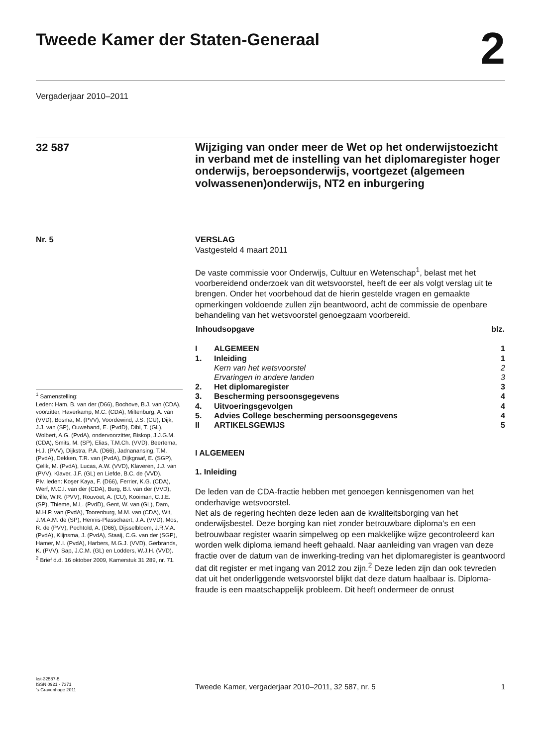Tweede Kamer der Staten-Generaal
2
Vergaderjaar 2010–2011
32 587
Wijziging van onder meer de Wet op het onderwijstoezicht in verband met de instelling van het diplomaregister hoger onderwijs, beroepsonderwijs, voortgezet (algemeen volwassenen)onderwijs, NT2 en inburgering
Nr. 5
<sup>1</sup> Samenstelling:
Leden: Ham, B. van der (D66), Bochove, B.J. van (CDA), voorzitter, Haverkamp, M.C. (CDA), Miltenburg, A. van (VVD), Bosma, M. (PVV), Voordewind, J.S. (CU), Dijk, J.J. van (SP), Ouwehand, E. (PvdD), Dibi, T. (GL), Wolbert, A.G. (PvdA), ondervoorzitter, Biskop, J.J.G.M. (CDA), Smits, M. (SP), Elias, T.M.Ch. (VVD), Beertema, H.J. (PVV), Dijkstra, P.A. (D66), Jadnanansing, T.M. (PvdA), Dekken, T.R. van (PvdA), Dijkgraaf, E. (SGP), Çelik, M. (PvdA), Lucas, A.W. (VVD), Klaveren, J.J. van (PVV), Klaver, J.F. (GL) en Liefde, B.C. de (VVD).
Plv. leden: Koşer Kaya, F. (D66), Ferrier, K.G. (CDA), Werf, M.C.I. van der (CDA), Burg, B.I. van der (VVD), Dille, W.R. (PVV), Rouvoet, A. (CU), Kooiman, C.J.E. (SP), Thieme, M.L. (PvdD), Gent, W. van (GL), Dam, M.H.P. van (PvdA), Toorenburg, M.M. van (CDA), Wit, J.M.A.M. de (SP), Hennis-Plasschaert, J.A. (VVD), Mos, R. de (PVV), Pechtold, A. (D66), Dijsselbloem, J.R.V.A. (PvdA), Klijnsma, J. (PvdA), Staaij, C.G. van der (SGP), Hamer, M.I. (PvdA), Harbers, M.G.J. (VVD), Gerbrands, K. (PVV), Sap, J.C.M. (GL) en Lodders, W.J.H. (VVD).
<sup>2</sup> Brief d.d. 16 oktober 2009, Kamerstuk 31 289, nr. 71.
VERSLAG
Vastgesteld 4 maart 2011
De vaste commissie voor Onderwijs, Cultuur en Wetenschap<sup>1</sup>, belast met het voorbereidend onderzoek van dit wetsvoorstel, heeft de eer als volgt verslag uit te brengen. Onder het voorbehoud dat de hierin gestelde vragen en gemaakte opmerkingen voldoende zullen zijn beantwoord, acht de commissie de openbare behandeling van het wetsvoorstel genoegzaam voorbereid.
| Inhoudsopgave | | blz. |
| --- | --- | --- |
| I | ALGEMEEN | 1 |
| 1. | Inleiding | 1 |
| | Kern van het wetsvoorstel | 2 |
| | Ervaringen in andere landen | 3 |
| 2. | Het diplomaregister | 3 |
| 3. | Bescherming persoonsgegevens | 4 |
| 4. | Uitvoeringsgevolgen | 4 |
| 5. | Advies College bescherming persoonsgegevens | 4 |
| II | ARTIKELSGEWIJS | 5 |
I ALGEMEEN
1. Inleiding
De leden van de CDA-fractie hebben met genoegen kennisgenomen van het onderhavige wetsvoorstel.
Net als de regering hechten deze leden aan de kwaliteitsborging van het onderwijsbestel. Deze borging kan niet zonder betrouwbare diploma’s en een betrouwbaar register waarin simpelweg op een makkelijke wijze gecontroleerd kan worden welk diploma iemand heeft gehaald. Naar aanleiding van vragen van deze fractie over de datum van de inwerking-treding van het diplomaregister is geantwoord dat dit register er met ingang van 2012 zou zijn.<sup>2</sup> Deze leden zijn dan ook tevreden dat uit het onderliggende wetsvoorstel blijkt dat deze datum haalbaar is. Diploma-fraude is een maatschappelijk probleem. Dit heeft ondermeer de onrust
kst-32587-5
ISSN 0921 - 7371
’s-Gravenhage 2011
Tweede Kamer, vergaderjaar 2010–2011, 32 587, nr. 5
1